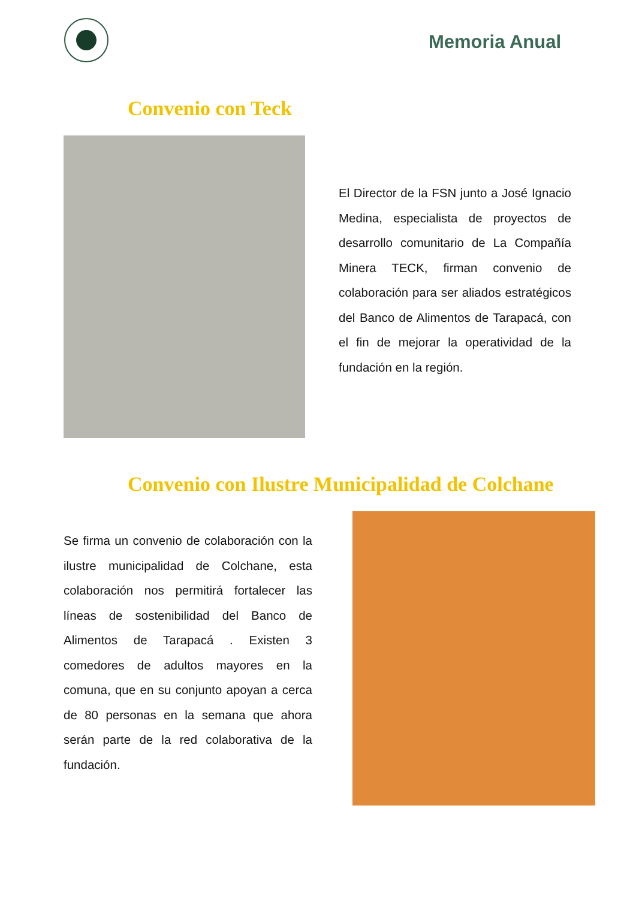Memoria Anual
Convenio con Teck
El Director de la FSN junto a José Ignacio Medina, especialista de proyectos de desarrollo comunitario de La Compañía Minera TECK, firman convenio de colaboración para ser aliados estratégicos del Banco de Alimentos de Tarapacá, con el fin de mejorar la operatividad de la fundación en la región.
Convenio con Ilustre Municipalidad de Colchane
Se firma un convenio de colaboración con la ilustre municipalidad de Colchane, esta colaboración nos permitirá fortalecer las líneas de sostenibilidad del Banco de Alimentos de Tarapacá . Existen 3 comedores de adultos mayores en la comuna, que en su conjunto apoyan a cerca de 80 personas en la semana que ahora serán parte de la red colaborativa de la fundación.